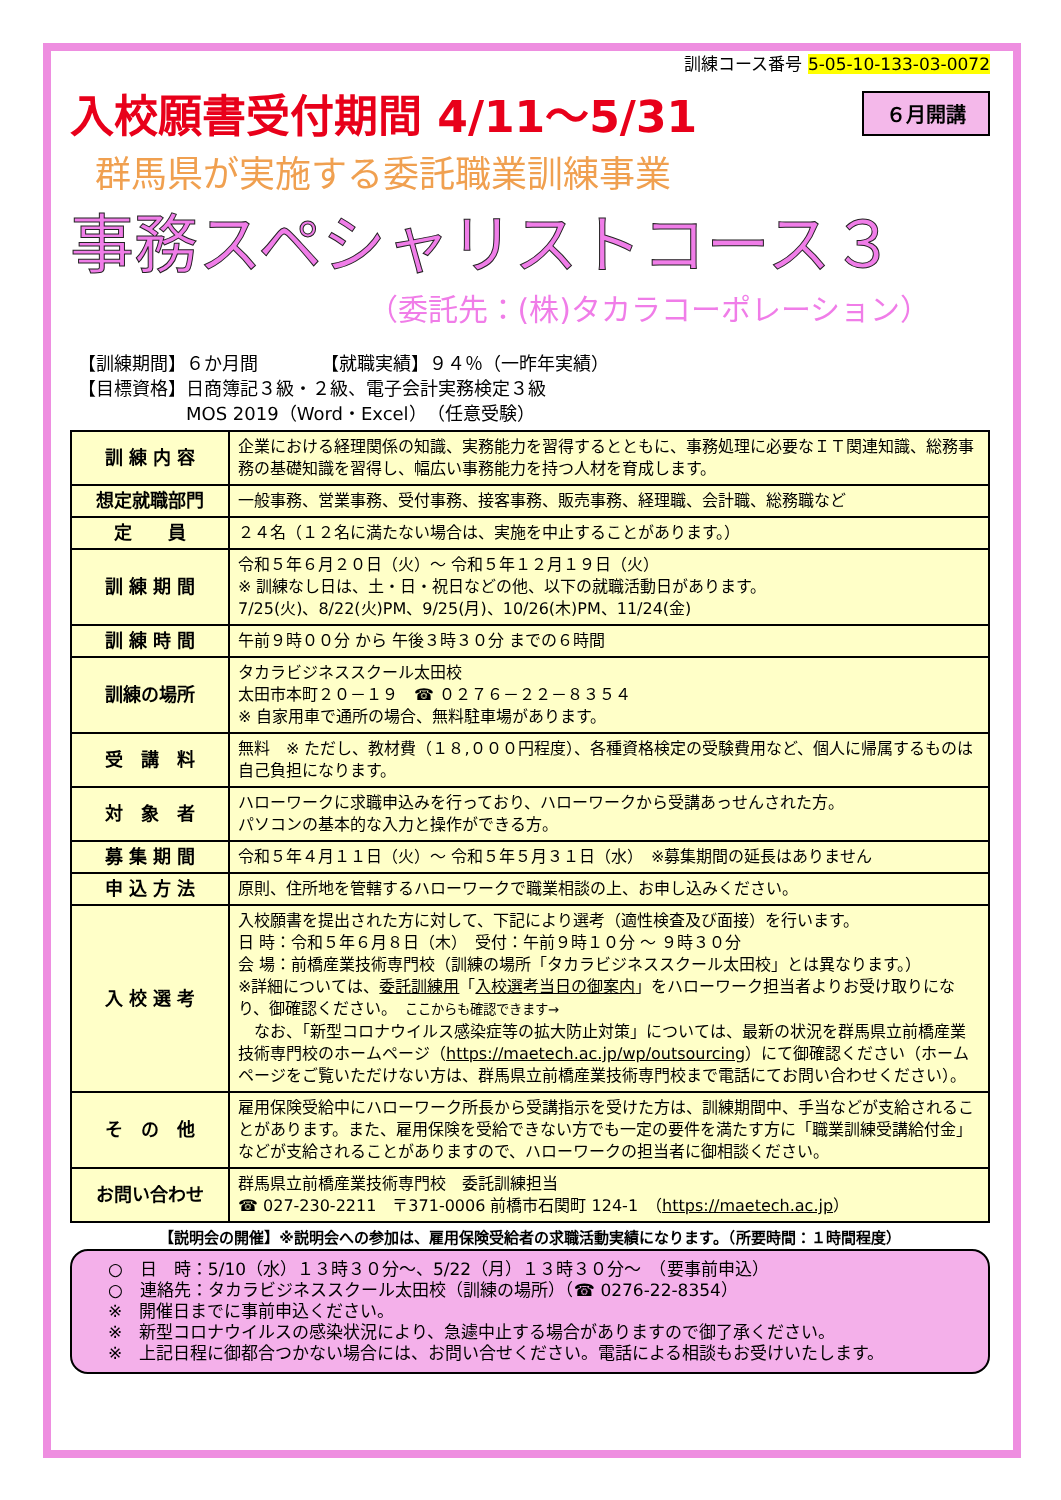訓練コース番号 5-05-10-133-03-0072
入校願書受付期間 4/11～5/31
６月開講
群馬県が実施する委託職業訓練事業
事務スペシャリストコース３
（委託先：(株)タカラコーポレーション）
【訓練期間】６か月間　　　　【就職実績】９４％（一昨年実績）
【目標資格】日商簿記３級・２級、電子会計実務検定３級
　　　　　　MOS 2019（Word・Excel）（任意受験）
| 訓 練 内 容 | 企業における経理関係の知識、実務能力を習得するとともに、事務処理に必要なＩＴ関連知識、総務事務の基礎知識を習得し、幅広い事務能力を持つ人材を育成します。 |
| 想定就職部門 | 一般事務、営業事務、受付事務、接客事務、販売事務、経理職、会計職、総務職など |
| 定 員 | ２４名（１２名に満たない場合は、実施を中止することがあります。） |
| 訓 練 期 間 | 令和５年６月２０日（火）～ 令和５年１２月１９日（火） ※ 訓練なし日は、土・日・祝日などの他、以下の就職活動日があります。 7/25(火)、8/22(火)PM、9/25(月)、10/26(木)PM、11/24(金) |
| 訓 練 時 間 | 午前９時００分 から 午後３時３０分 までの６時間 |
| 訓練の場所 | タカラビジネススクール太田校 太田市本町２０－１９ ☎ ０２７６－２２－８３５４ ※ 自家用車で通所の場合、無料駐車場があります。 |
| 受 講 料 | 無料 ※ ただし、教材費（１８,０００円程度）、各種資格検定の受験費用など、個人に帰属するものは自己負担になります。 |
| 対 象 者 | ハローワークに求職申込みを行っており、ハローワークから受講あっせんされた方。 パソコンの基本的な入力と操作ができる方。 |
| 募 集 期 間 | 令和５年４月１１日（火）～ 令和５年５月３１日（水） ※募集期間の延長はありません |
| 申 込 方 法 | 原則、住所地を管轄するハローワークで職業相談の上、お申し込みください。 |
| 入 校 選 考 | 入校願書を提出された方に対して、下記により選考（適性検査及び面接）を行います。 日 時：令和５年６月８日（木） 受付：午前９時１０分 ～ ９時３０分 会 場：前橋産業技術専門校（訓練の場所「タカラビジネススクール太田校」とは異なります。） ※詳細については、 委託訓練用 「 入校選考当日の御案内 」をハローワーク担当者よりお受け取りになり、御確認ください。 ここからも確認できます→ なお、「新型コロナウイルス感染症等の拡大防止対策」については、最新の状況を群馬県立前橋産業技術専門校のホームページ（ https://maetech.ac.jp/wp/outsourcing ）にて御確認ください（ホームページをご覧いただけない方は、群馬県立前橋産業技術専門校まで電話にてお問い合わせください）。 |
| そ の 他 | 雇用保険受給中にハローワーク所長から受講指示を受けた方は、訓練期間中、手当などが支給されることがあります。また、雇用保険を受給できない方でも一定の要件を満たす方に「職業訓練受講給付金」などが支給されることがありますので、ハローワークの担当者に御相談ください。 |
| お問い合わせ | 群馬県立前橋産業技術専門校 委託訓練担当 ☎ 027-230-2211 〒371-0006 前橋市石関町 124-1 （ https://maetech.ac.jp ） |
【説明会の開催】※説明会への参加は、雇用保険受給者の求職活動実績になります。（所要時間：１時間程度）
○　日　時：5/10（水）１３時３０分～、5/22（月）１３時３０分～　（要事前申込）
○　連絡先：タカラビジネススクール太田校（訓練の場所）（☎ 0276-22-8354）
※　開催日までに事前申込ください。
※　新型コロナウイルスの感染状況により、急遽中止する場合がありますので御了承ください。
※　上記日程に御都合つかない場合には、お問い合せください。電話による相談もお受けいたします。